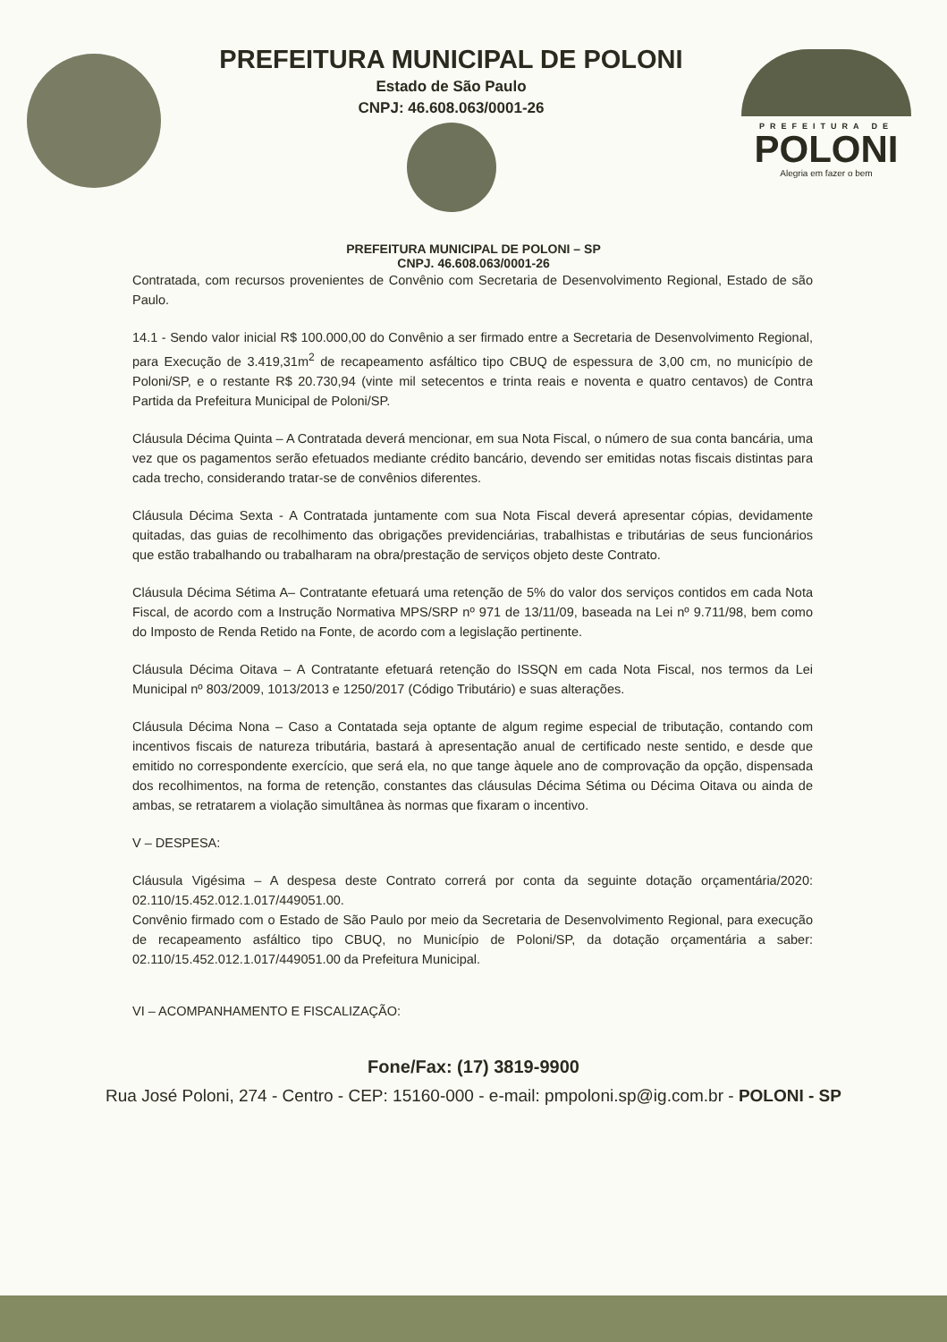PREFEITURA MUNICIPAL DE POLONI
Estado de São Paulo
CNPJ: 46.608.063/0001-26
PREFEITURA DE
POLONI
Alegria em fazer o bem
PREFEITURA MUNICIPAL DE POLONI – SP
CNPJ. 46.608.063/0001-26
Contratada, com recursos provenientes de Convênio com Secretaria de Desenvolvimento Regional, Estado de são Paulo.
14.1 - Sendo valor inicial R$ 100.000,00 do Convênio a ser firmado entre a Secretaria de Desenvolvimento Regional, para Execução de 3.419,31m<sup>2</sup> de recapeamento asfáltico tipo CBUQ de espessura de 3,00 cm, no município de Poloni/SP, e o restante R$ 20.730,94 (vinte mil setecentos e trinta reais e noventa e quatro centavos) de Contra Partida da Prefeitura Municipal de Poloni/SP.
Cláusula Décima Quinta – A Contratada deverá mencionar, em sua Nota Fiscal, o número de sua conta bancária, uma vez que os pagamentos serão efetuados mediante crédito bancário, devendo ser emitidas notas fiscais distintas para cada trecho, considerando tratar-se de convênios diferentes.
Cláusula Décima Sexta - A Contratada juntamente com sua Nota Fiscal deverá apresentar cópias, devidamente quitadas, das guias de recolhimento das obrigações previdenciárias, trabalhistas e tributárias de seus funcionários que estão trabalhando ou trabalharam na obra/prestação de serviços objeto deste Contrato.
Cláusula Décima Sétima A– Contratante efetuará uma retenção de 5% do valor dos serviços contidos em cada Nota Fiscal, de acordo com a Instrução Normativa MPS/SRP nº 971 de 13/11/09, baseada na Lei nº 9.711/98, bem como do Imposto de Renda Retido na Fonte, de acordo com a legislação pertinente.
Cláusula Décima Oitava – A Contratante efetuará retenção do ISSQN em cada Nota Fiscal, nos termos da Lei Municipal nº 803/2009, 1013/2013 e 1250/2017 (Código Tributário) e suas alterações.
Cláusula Décima Nona – Caso a Contatada seja optante de algum regime especial de tributação, contando com incentivos fiscais de natureza tributária, bastará à apresentação anual de certificado neste sentido, e desde que emitido no correspondente exercício, que será ela, no que tange àquele ano de comprovação da opção, dispensada dos recolhimentos, na forma de retenção, constantes das cláusulas Décima Sétima ou Décima Oitava ou ainda de ambas, se retratarem a violação simultânea às normas que fixaram o incentivo.
V – DESPESA:
Cláusula Vigésima – A despesa deste Contrato correrá por conta da seguinte dotação orçamentária/2020: 02.110/15.452.012.1.017/449051.00.
Convênio firmado com o Estado de São Paulo por meio da Secretaria de Desenvolvimento Regional, para execução de recapeamento asfáltico tipo CBUQ, no Município de Poloni/SP, da dotação orçamentária a saber: 02.110/15.452.012.1.017/449051.00 da Prefeitura Municipal.
VI – ACOMPANHAMENTO E FISCALIZAÇÃO:
Fone/Fax: (17) 3819-9900
Rua José Poloni, 274 - Centro - CEP: 15160-000 - e-mail: pmpoloni.sp@ig.com.br - POLONI - SP